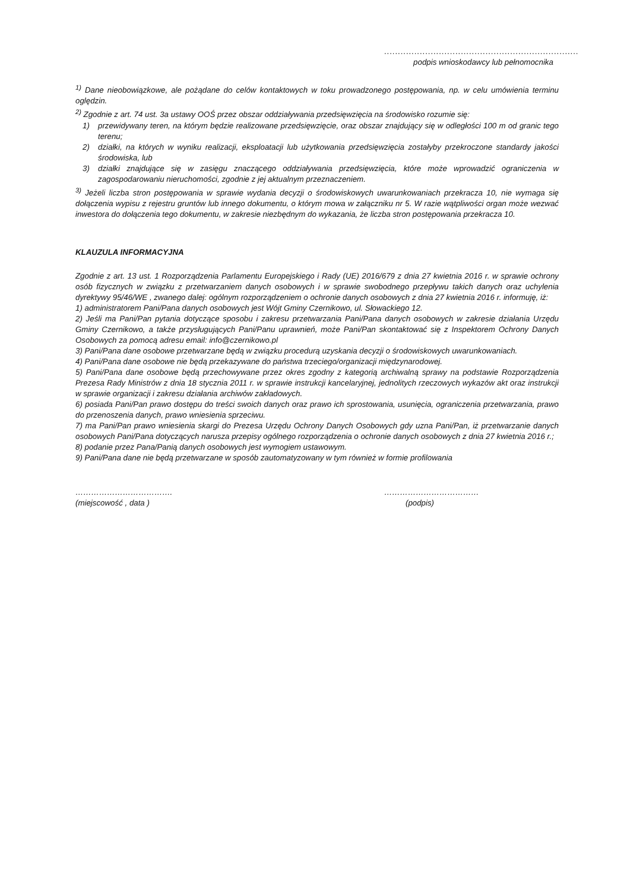.......................................................................
podpis wnioskodawcy lub pełnomocnika
<sup>1)</sup> Dane nieobowiązkowe, ale pożądane do celów kontaktowych w toku prowadzonego postępowania, np. w celu umówienia terminu oględzin.
<sup>2)</sup> Zgodnie z art. 74 ust. 3a ustawy OOŚ przez obszar oddziaływania przedsięwzięcia na środowisko rozumie się:
1) przewidywany teren, na którym będzie realizowane przedsięwzięcie, oraz obszar znajdujący się w odległości 100 m od granic tego terenu;
2) działki, na których w wyniku realizacji, eksploatacji lub użytkowania przedsięwzięcia zostałyby przekroczone standardy jakości środowiska, lub
3) działki znajdujące się w zasięgu znaczącego oddziaływania przedsięwzięcia, które może wprowadzić ograniczenia w zagospodarowaniu nieruchomości, zgodnie z jej aktualnym przeznaczeniem.
<sup>3)</sup> Jeżeli liczba stron postępowania w sprawie wydania decyzji o środowiskowych uwarunkowaniach przekracza 10, nie wymaga się dołączenia wypisu z rejestru gruntów lub innego dokumentu, o którym mowa w załączniku nr 5. W razie wątpliwości organ może wezwać inwestora do dołączenia tego dokumentu, w zakresie niezbędnym do wykazania, że liczba stron postępowania przekracza 10.
KLAUZULA INFORMACYJNA
Zgodnie z art. 13 ust. 1 Rozporządzenia Parlamentu Europejskiego i Rady (UE) 2016/679 z dnia 27 kwietnia 2016 r. w sprawie ochrony osób fizycznych w związku z przetwarzaniem danych osobowych i w sprawie swobodnego przepływu takich danych oraz uchylenia dyrektywy 95/46/WE , zwanego dalej: ogólnym rozporządzeniem o ochronie danych osobowych z dnia 27 kwietnia 2016 r. informuję, iż:
1) administratorem Pani/Pana danych osobowych jest Wójt Gminy Czernikowo, ul. Słowackiego 12.
2) Jeśli ma Pani/Pan pytania dotyczące sposobu i zakresu przetwarzania Pani/Pana danych osobowych w zakresie działania Urzędu Gminy Czernikowo, a także przysługujących Pani/Panu uprawnień, może Pani/Pan skontaktować się z Inspektorem Ochrony Danych Osobowych za pomocą adresu email: info@czernikowo.pl
3) Pani/Pana dane osobowe przetwarzane będą w związku procedurą uzyskania decyzji o środowiskowych uwarunkowaniach.
4) Pani/Pana dane osobowe nie będą przekazywane do państwa trzeciego/organizacji międzynarodowej.
5) Pani/Pana dane osobowe będą przechowywane przez okres zgodny z kategorią archiwalną sprawy na podstawie Rozporządzenia Prezesa Rady Ministrów z dnia 18 stycznia 2011 r. w sprawie instrukcji kancelaryjnej, jednolitych rzeczowych wykazów akt oraz instrukcji w sprawie organizacji i zakresu działania archiwów zakładowych.
6) posiada Pani/Pan prawo dostępu do treści swoich danych oraz prawo ich sprostowania, usunięcia, ograniczenia przetwarzania, prawo do przenoszenia danych, prawo wniesienia sprzeciwu.
7) ma Pani/Pan prawo wniesienia skargi do Prezesa Urzędu Ochrony Danych Osobowych gdy uzna Pani/Pan, iż przetwarzanie danych osobowych Pani/Pana dotyczących narusza przepisy ogólnego rozporządzenia o ochronie danych osobowych z dnia 27 kwietnia 2016 r.;
8) podanie przez Pana/Panią danych osobowych jest wymogiem ustawowym.
9) Pani/Pana dane nie będą przetwarzane w sposób zautomatyzowany w tym również w formie profilowania
……………………………….
(miejscowość , data )
………………………………
(podpis)